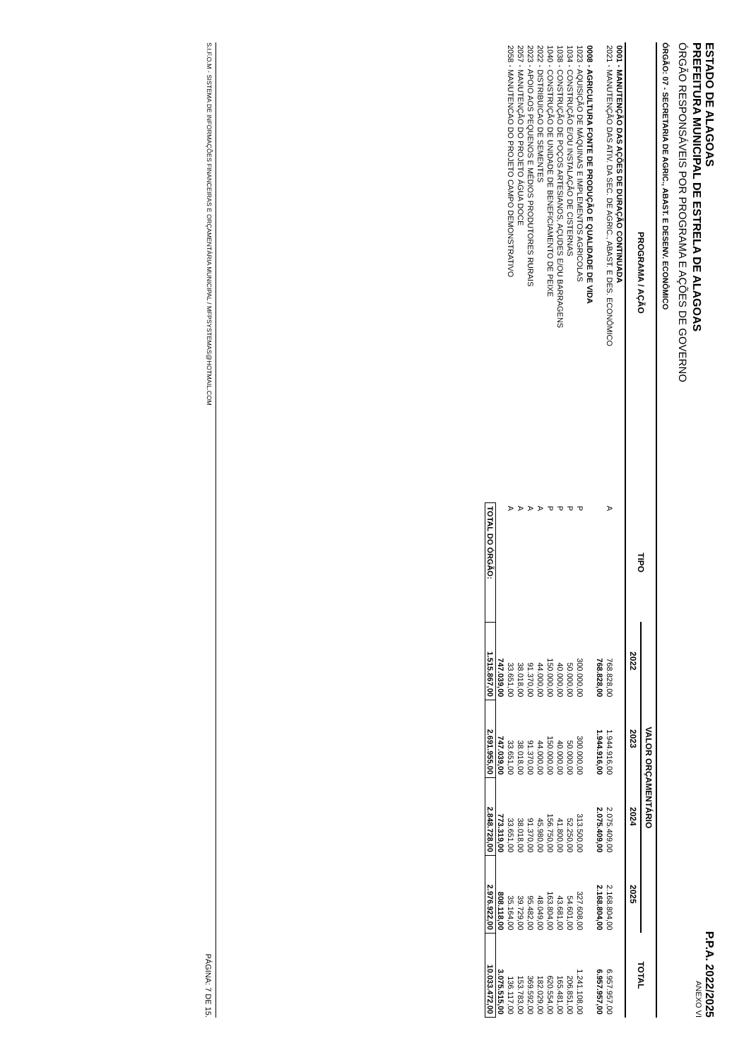ESTADO DE ALAGOAS
PREFEITURA MUNICIPAL DE ESTRELA DE ALAGOAS
ÓRGÃO RESPONSÁVEIS POR PROGRAMA E AÇÕES DE GOVERNO
P.P.A. 2022/2025
ANEXO VI
ÓRGÃO: 07 - SECRETARIA DE AGRIC., ABAST. E DESENV. ECONÔMICO
| PROGRAMA / AÇÃO | TIPO | VALOR ORÇAMENTÁRIO | | | | TOTAL |
| --- | --- | --- | --- | --- | --- | --- |
| | | 2022 | 2023 | 2024 | 2025 | |
| 0001 - MANUTENÇÃO DAS AÇÕES DE DURAÇÃO CONTINUADA | | | | | | |
| 2021 - MANUTENÇÃO DAS ATIV. DA SEC. DE AGRIC., ABAST. E DES. ECONÔMICO | A | 768.828,00 | 1.944.916,00 | 2.075.409,00 | 2.168.804,00 | 6.957.957,00 |
| | | 768.828,00 | 1.944.916,00 | 2.075.409,00 | 2.168.804,00 | 6.957.957,00 |
| 0008 - AGRICULTURA FONTE DE PRODUÇÃO E QUALIDADE DE VIDA | | | | | | |
| 1023 - AQUISIÇÃO DE MÁQUINAS E IMPLEMENTOS AGRICOLAS | P | 300.000,00 | 300.000,00 | 313.500,00 | 327.608,00 | 1.241.108,00 |
| 1034 - CONSTRUÇÃO E/OU INSTALAÇÃO DE CISTERNAS | P | 50.000,00 | 50.000,00 | 52.250,00 | 54.601,00 | 206.851,00 |
| 1038 - CONSTRUÇÃO DE POÇOS ARTESIANOS, AÇUDES E/OU BARRAGENS | P | 40.000,00 | 40.000,00 | 41.800,00 | 43.681,00 | 165.481,00 |
| 1040 - CONSTRUÇÃO DE UNIDADE DE BENEFICIAMENTO DE PEIXE | P | 150.000,00 | 150.000,00 | 156.750,00 | 163.804,00 | 620.554,00 |
| 2022 - DISTRIBUICAO DE SEMENTES | A | 44.000,00 | 44.000,00 | 45.980,00 | 48.049,00 | 182.029,00 |
| 2023 - APOIO AOS PEQUENOS E MÉDIOS PRODUTORES RURAIS | A | 91.370,00 | 91.370,00 | 91.370,00 | 95.482,00 | 369.592,00 |
| 2057 - MANUTENÇÃO DO PROJETO ÁGUA DOCE | A | 38.018,00 | 38.018,00 | 38.018,00 | 39.729,00 | 153.783,00 |
| 2058 - MANUTENCAO DO PROJETO CAMPO DEMONSTRATIVO | A | 33.651,00 | 33.651,00 | 33.651,00 | 35.164,00 | 136.117,00 |
| | | 747.039,00 | 747.039,00 | 773.319,00 | 808.118,00 | 3.075.515,00 |
| | TOTAL DO ÓRGÃO: | 1.515.867,00 | 2.691.955,00 | 2.848.728,00 | 2.976.922,00 | 10.033.472,00 |
S.I.F.O.M - SISTEMA DE INFORMAÇÕES FINANCEIRAS E ORÇAMENTÁRIA MUNICIPAL / MFPSYSTEMAS@HOTMAIL.COM PÁGINA: 7 DE 15.